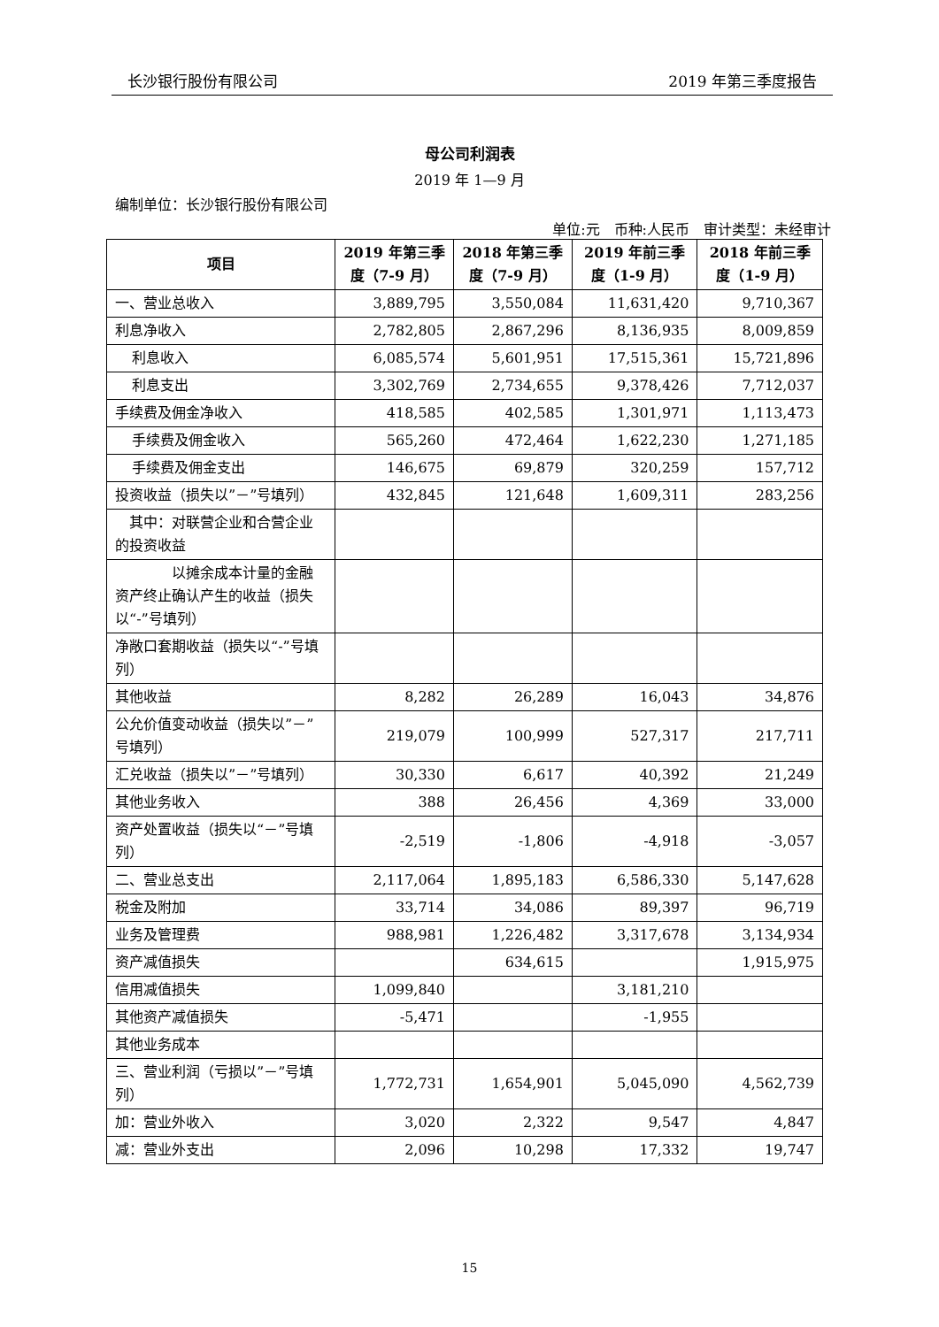长沙银行股份有限公司 2019 年第三季度报告
母公司利润表
2019 年 1—9 月
编制单位：长沙银行股份有限公司
单位:元　币种:人民币　审计类型：未经审计
| 项目 | 2019 年第三季度（7-9 月） | 2018 年第三季度（7-9 月） | 2019 年前三季度（1-9 月） | 2018 年前三季度（1-9 月） |
| --- | --- | --- | --- | --- |
| 一、营业总收入 | 3,889,795 | 3,550,084 | 11,631,420 | 9,710,367 |
| 利息净收入 | 2,782,805 | 2,867,296 | 8,136,935 | 8,009,859 |
| 利息收入 | 6,085,574 | 5,601,951 | 17,515,361 | 15,721,896 |
| 利息支出 | 3,302,769 | 2,734,655 | 9,378,426 | 7,712,037 |
| 手续费及佣金净收入 | 418,585 | 402,585 | 1,301,971 | 1,113,473 |
| 手续费及佣金收入 | 565,260 | 472,464 | 1,622,230 | 1,271,185 |
| 手续费及佣金支出 | 146,675 | 69,879 | 320,259 | 157,712 |
| 投资收益（损失以”－”号填列） | 432,845 | 121,648 | 1,609,311 | 283,256 |
| 其中：对联营企业和合营企业的投资收益 | | | | |
| 以摊余成本计量的金融资产终止确认产生的收益（损失以“-”号填列） | | | | |
| 净敞口套期收益（损失以“-”号填列） | | | | |
| 其他收益 | 8,282 | 26,289 | 16,043 | 34,876 |
| 公允价值变动收益（损失以”－”号填列） | 219,079 | 100,999 | 527,317 | 217,711 |
| 汇兑收益（损失以”－”号填列） | 30,330 | 6,617 | 40,392 | 21,249 |
| 其他业务收入 | 388 | 26,456 | 4,369 | 33,000 |
| 资产处置收益（损失以“－”号填列） | -2,519 | -1,806 | -4,918 | -3,057 |
| 二、营业总支出 | 2,117,064 | 1,895,183 | 6,586,330 | 5,147,628 |
| 税金及附加 | 33,714 | 34,086 | 89,397 | 96,719 |
| 业务及管理费 | 988,981 | 1,226,482 | 3,317,678 | 3,134,934 |
| 资产减值损失 | | 634,615 | | 1,915,975 |
| 信用减值损失 | 1,099,840 | | 3,181,210 | |
| 其他资产减值损失 | -5,471 | | -1,955 | |
| 其他业务成本 | | | | |
| 三、营业利润（亏损以”－”号填列） | 1,772,731 | 1,654,901 | 5,045,090 | 4,562,739 |
| 加：营业外收入 | 3,020 | 2,322 | 9,547 | 4,847 |
| 减：营业外支出 | 2,096 | 10,298 | 17,332 | 19,747 |
15